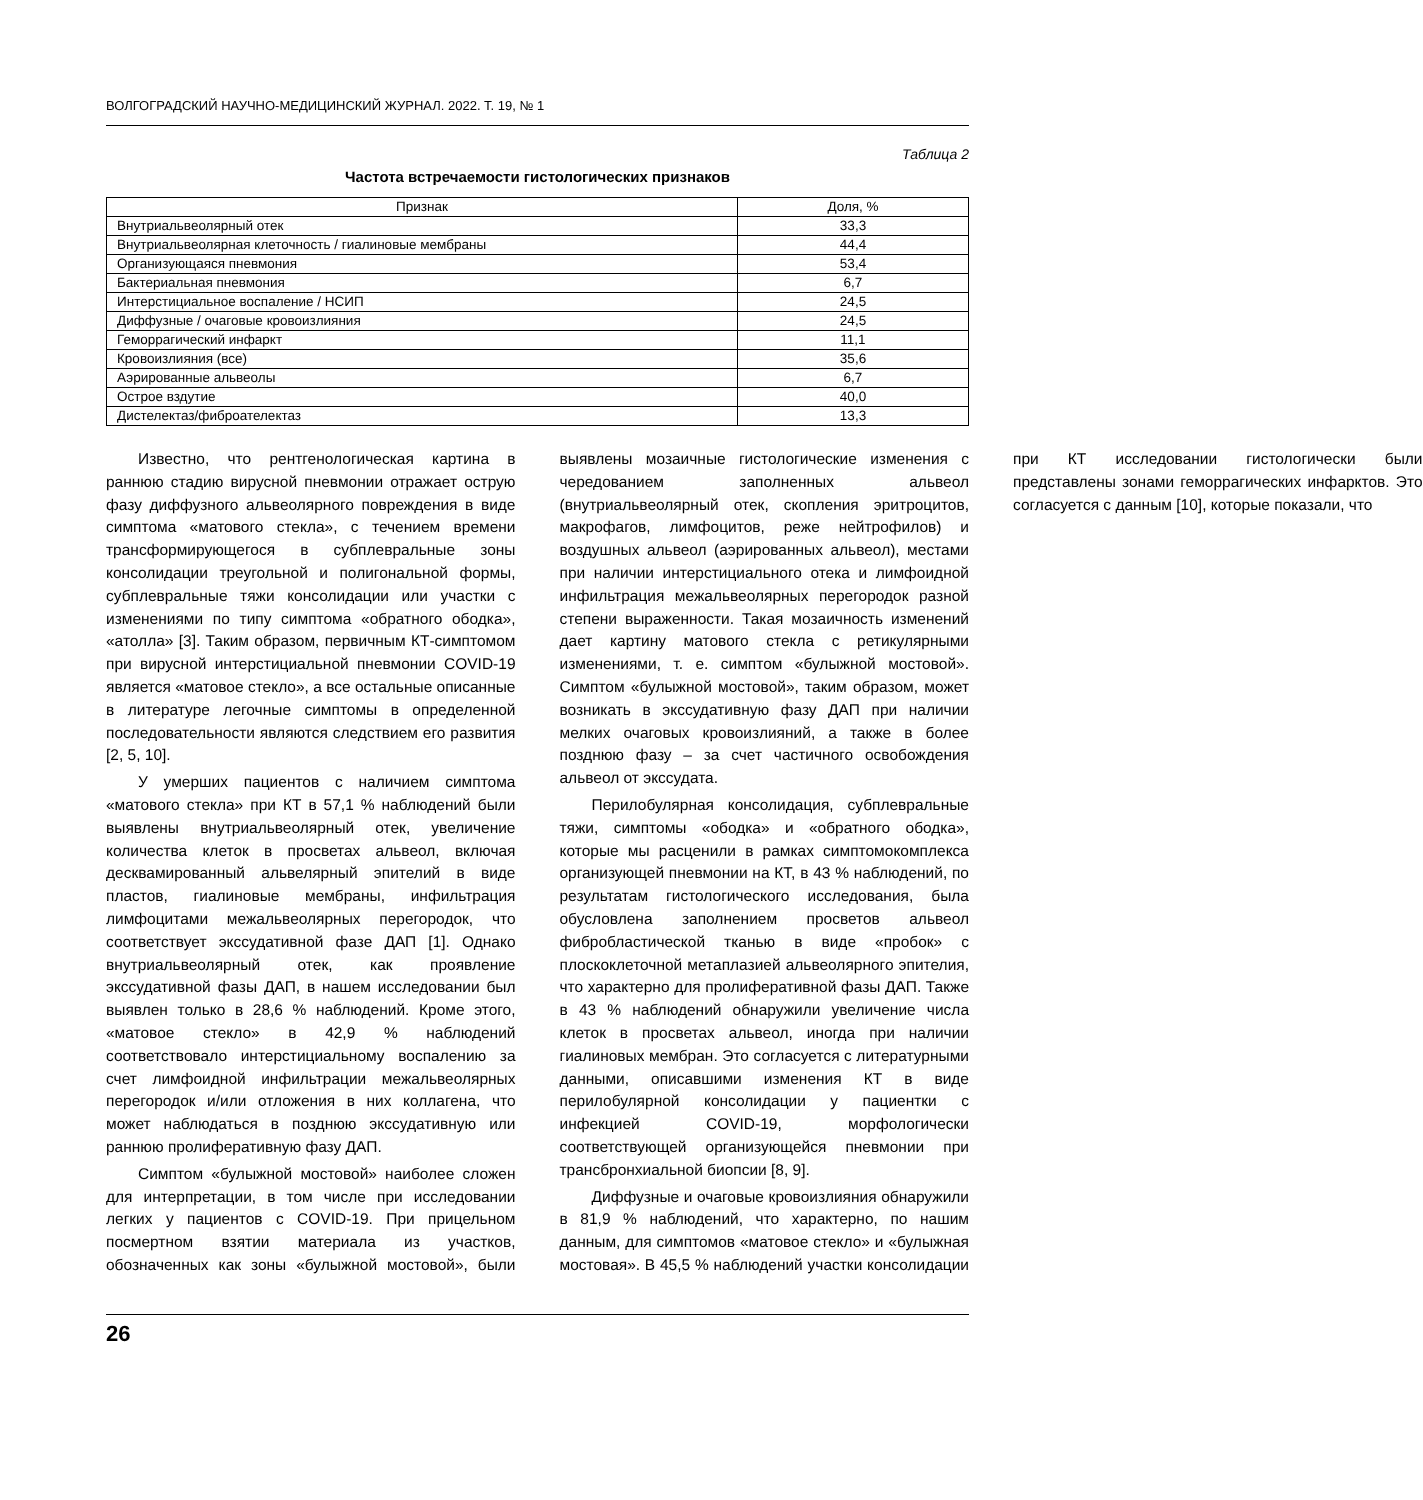ВОЛГОГРАДСКИЙ НАУЧНО-МЕДИЦИНСКИЙ ЖУРНАЛ. 2022. Т. 19, № 1
Таблица 2
Частота встречаемости гистологических признаков
| Признак | Доля, % |
| --- | --- |
| Внутриальвеолярный отек | 33,3 |
| Внутриальвеолярная клеточность / гиалиновые мембраны | 44,4 |
| Организующаяся пневмония | 53,4 |
| Бактериальная пневмония | 6,7 |
| Интерстициальное воспаление / НСИП | 24,5 |
| Диффузные / очаговые кровоизлияния | 24,5 |
| Геморрагический инфаркт | 11,1 |
| Кровоизлияния (все) | 35,6 |
| Аэрированные альвеолы | 6,7 |
| Острое вздутие | 40,0 |
| Дистелектаз/фиброателектаз | 13,3 |
Известно, что рентгенологическая картина в раннюю стадию вирусной пневмонии отражает острую фазу диффузного альвеолярного повреждения в виде симптома «матового стекла», с течением времени трансформирующегося в субплевральные зоны консолидации треугольной и полигональной формы, субплевральные тяжи консолидации или участки с изменениями по типу симптома «обратного ободка», «атолла» [3]. Таким образом, первичным КТ-симптомом при вирусной интерстициальной пневмонии COVID-19 является «матовое стекло», а все остальные описанные в литературе легочные симптомы в определенной последовательности являются следствием его развития [2, 5, 10].
У умерших пациентов с наличием симптома «матового стекла» при КТ в 57,1 % наблюдений были выявлены внутриальвеолярный отек, увеличение количества клеток в просветах альвеол, включая десквамированный альвелярный эпителий в виде пластов, гиалиновые мембраны, инфильтрация лимфоцитами межальвеолярных перегородок, что соответствует экссудативной фазе ДАП [1]. Однако внутриальвеолярный отек, как проявление экссудативной фазы ДАП, в нашем исследовании был выявлен только в 28,6 % наблюдений. Кроме этого, «матовое стекло» в 42,9 % наблюдений соответствовало интерстициальному воспалению за счет лимфоидной инфильтрации межальвеолярных перегородок и/или отложения в них коллагена, что может наблюдаться в позднюю экссудативную или раннюю пролиферативную фазу ДАП.
Симптом «булыжной мостовой» наиболее сложен для интерпретации, в том числе при исследовании легких у пациентов с COVID-19. При прицельном посмертном взятии материала из участков, обозначенных как зоны «булыжной мостовой», были выявлены мозаичные гистологические изменения с чередованием заполненных альвеол (внутриальвеолярный отек, скопления эритроцитов, макрофагов, лимфоцитов, реже нейтрофилов) и воздушных альвеол (аэрированных альвеол), местами при наличии интерстициального отека и лимфоидной инфильтрация межальвеолярных перегородок разной степени выраженности. Такая мозаичность изменений дает картину матового стекла с ретикулярными изменениями, т. е. симптом «булыжной мостовой». Симптом «булыжной мостовой», таким образом, может возникать в экссудативную фазу ДАП при наличии мелких очаговых кровоизлияний, а также в более позднюю фазу – за счет частичного освобождения альвеол от экссудата.
Перилобулярная консолидация, субплевральные тяжи, симптомы «ободка» и «обратного ободка», которые мы расценили в рамках симптомокомплекса организующей пневмонии на КТ, в 43 % наблюдений, по результатам гистологического исследования, была обусловлена заполнением просветов альвеол фибробластической тканью в виде «пробок» с плоскоклеточной метаплазией альвеолярного эпителия, что характерно для пролиферативной фазы ДАП. Также в 43 % наблюдений обнаружили увеличение числа клеток в просветах альвеол, иногда при наличии гиалиновых мембран. Это согласуется с литературными данными, описавшими изменения КТ в виде перилобулярной консолидации у пациентки с инфекцией COVID-19, морфологически соответствующей организующейся пневмонии при трансбронхиальной биопсии [8, 9].
Диффузные и очаговые кровоизлияния обнаружили в 81,9 % наблюдений, что характерно, по нашим данным, для симптомов «матовое стекло» и «булыжная мостовая». В 45,5 % наблюдений участки консолидации при КТ исследовании гистологически были представлены зонами геморрагических инфарктов. Это согласуется с данным [10], которые показали, что
26